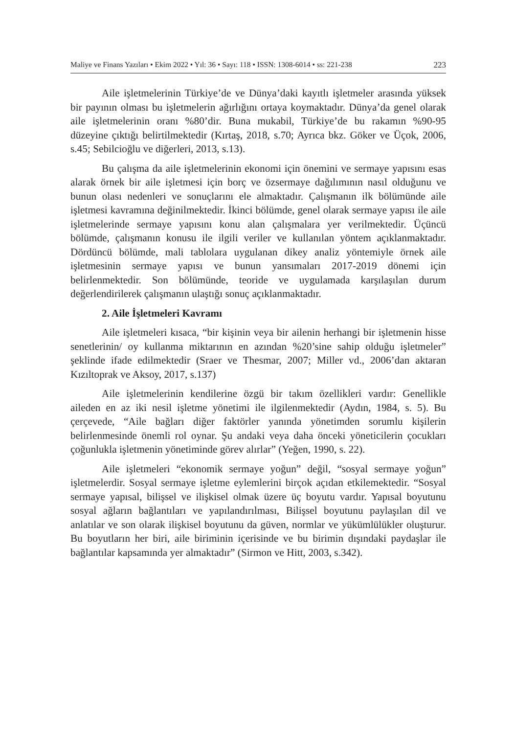Maliye ve Finans Yazıları • Ekim 2022 • Yıl: 36 • Sayı: 118 • ISSN: 1308-6014 • ss: 221-238 223
Aile işletmelerinin Türkiye’de ve Dünya’daki kayıtlı işletmeler arasında yüksek bir payının olması bu işletmelerin ağırlığını ortaya koymaktadır. Dünya’da genel olarak aile işletmelerinin oranı %80’dir. Buna mukabil, Türkiye’de bu rakamın %90-95 düzeyine çıktığı belirtilmektedir (Kırtaş, 2018, s.70; Ayrıca bkz. Göker ve Üçok, 2006, s.45; Sebilcioğlu ve diğerleri, 2013, s.13).
Bu çalışma da aile işletmelerinin ekonomi için önemini ve sermaye yapısını esas alarak örnek bir aile işletmesi için borç ve özsermaye dağılımının nasıl olduğunu ve bunun olası nedenleri ve sonuçlarını ele almaktadır. Çalışmanın ilk bölümünde aile işletmesi kavramına değinilmektedir. İkinci bölümde, genel olarak sermaye yapısı ile aile işletmelerinde sermaye yapısını konu alan çalışmalara yer verilmektedir. Üçüncü bölümde, çalışmanın konusu ile ilgili veriler ve kullanılan yöntem açıklanmaktadır. Dördüncü bölümde, mali tablolara uygulanan dikey analiz yöntemiyle örnek aile işletmesinin sermaye yapısı ve bunun yansımaları 2017-2019 dönemi için belirlenmektedir. Son bölümünde, teoride ve uygulamada karşılaşılan durum değerlendirilerek çalışmanın ulaştığı sonuç açıklanmaktadır.
2. Aile İşletmeleri Kavramı
Aile işletmeleri kısaca, “bir kişinin veya bir ailenin herhangi bir işletmenin hisse senetlerinin/ oy kullanma miktarının en azından %20’sine sahip olduğu işletmeler” şeklinde ifade edilmektedir (Sraer ve Thesmar, 2007; Miller vd., 2006’dan aktaran Kızıltoprak ve Aksoy, 2017, s.137)
Aile işletmelerinin kendilerine özgü bir takım özellikleri vardır: Genellikle aileden en az iki nesil işletme yönetimi ile ilgilenmektedir (Aydın, 1984, s. 5). Bu çerçevede, “Aile bağları diğer faktörler yanında yönetimden sorumlu kişilerin belirlenmesinde önemli rol oynar. Şu andaki veya daha önceki yöneticilerin çocukları çoğunlukla işletmenin yönetiminde görev alırlar” (Yeğen, 1990, s. 22).
Aile işletmeleri “ekonomik sermaye yoğun” değil, “sosyal sermaye yoğun” işletmelerdir. Sosyal sermaye işletme eylemlerini birçok açıdan etkilemektedir. “Sosyal sermaye yapısal, bilişsel ve ilişkisel olmak üzere üç boyutu vardır. Yapısal boyutunu sosyal ağların bağlantıları ve yapılandırılması, Bilişsel boyutunu paylaşılan dil ve anlatılar ve son olarak ilişkisel boyutunu da güven, normlar ve yükümlülükler oluşturur. Bu boyutların her biri, aile biriminin içerisinde ve bu birimin dışındaki paydaşlar ile bağlantılar kapsamında yer almaktadır” (Sirmon ve Hitt, 2003, s.342).